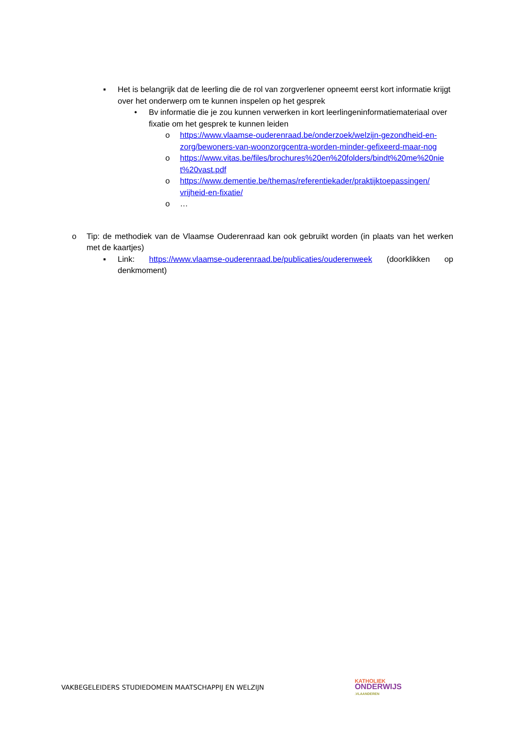▪ Het is belangrijk dat de leerling die de rol van zorgverlener opneemt eerst kort informatie krijgt over het onderwerp om te kunnen inspelen op het gesprek
• Bv informatie die je zou kunnen verwerken in kort leerlingeninformatiemateriaal over fixatie om het gesprek te kunnen leiden
o https://www.vlaamse-ouderenraad.be/onderzoek/welzijn-gezondheid-en-zorg/bewoners-van-woonzorgcentra-worden-minder-gefixeerd-maar-nog
o https://www.vitas.be/files/brochures%20en%20folders/bindt%20me%20niet%20vast.pdf
o https://www.dementie.be/themas/referentiekader/praktijktoepassingen/ vrijheid-en-fixatie/
o …
o Tip: de methodiek van de Vlaamse Ouderenraad kan ook gebruikt worden (in plaats van het werken met de kaartjes)
▪ Link: https://www.vlaamse-ouderenraad.be/publicaties/ouderenweek (doorklikken op denkmoment)
VAKBEGELEIDERS STUDIEDOMEIN MAATSCHAPPIJ EN WELZIJN KATHOLIEK
ONDERWIJS
.VLAANDEREN